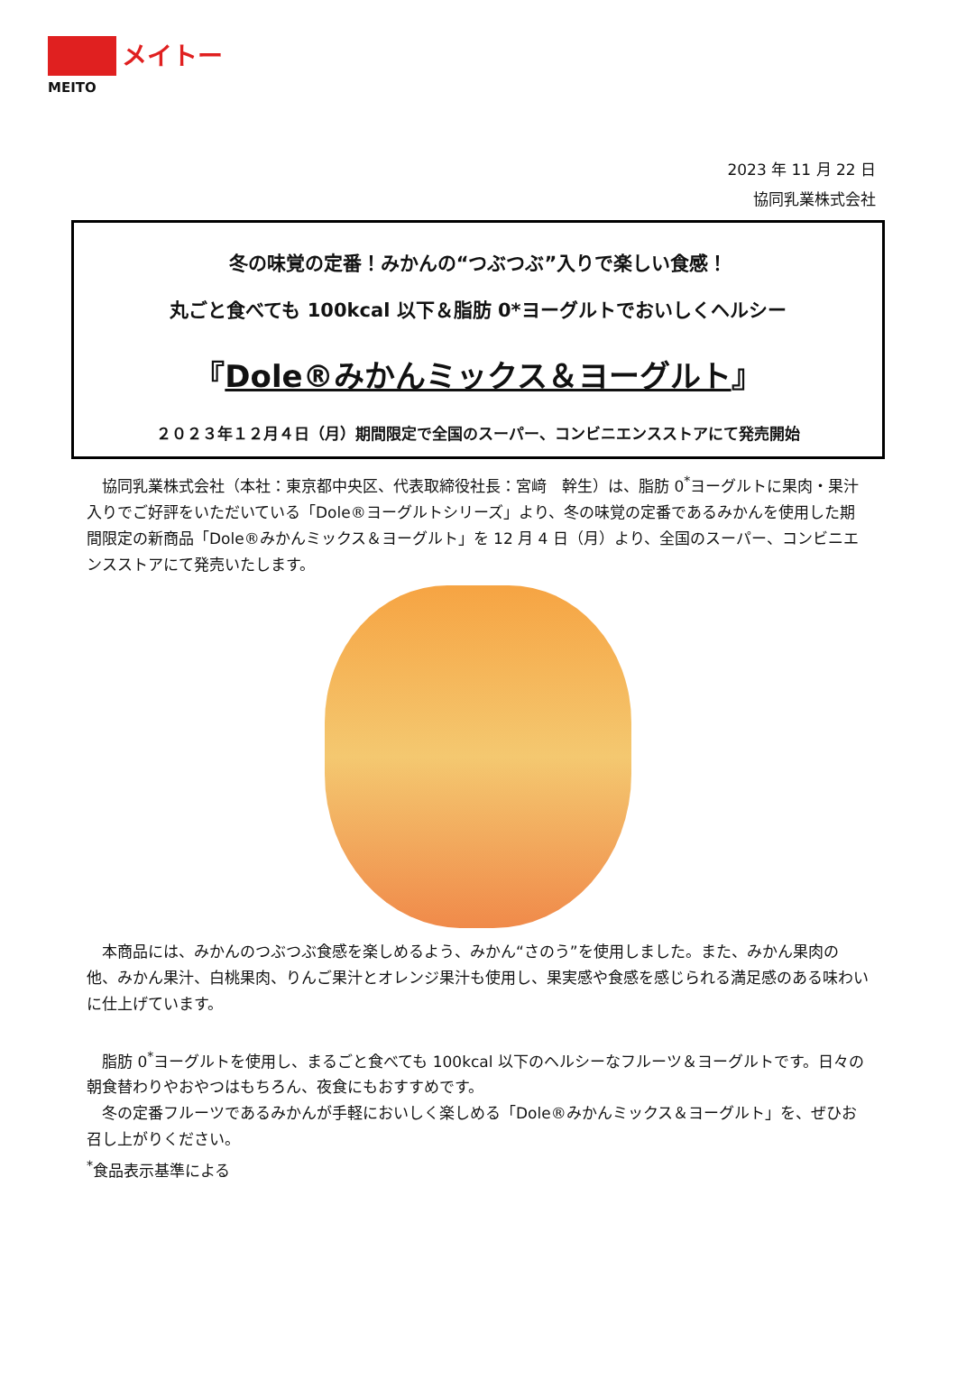メイトー
MEITO
2023 年 11 月 22 日
協同乳業株式会社
冬の味覚の定番！みかんの“つぶつぶ”入りで楽しい食感！
丸ごと食べても 100kcal 以下＆脂肪 0*ヨーグルトでおいしくヘルシー
『Dole®みかんミックス＆ヨーグルト』
２０２３年１２月４日（月）期間限定で全国のスーパー、コンビニエンスストアにて発売開始
協同乳業株式会社（本社：東京都中央区、代表取締役社長：宮﨑　幹生）は、脂肪 0<sup>*</sup>ヨーグルトに果肉・果汁入りでご好評をいただいている「Dole®ヨーグルトシリーズ」より、冬の味覚の定番であるみかんを使用した期間限定の新商品「Dole®みかんミックス＆ヨーグルト」を 12 月 4 日（月）より、全国のスーパー、コンビニエンスストアにて発売いたします。
本商品には、みかんのつぶつぶ食感を楽しめるよう、みかん“さのう”を使用しました。また、みかん果肉の他、みかん果汁、白桃果肉、りんご果汁とオレンジ果汁も使用し、果実感や食感を感じられる満足感のある味わいに仕上げています。
脂肪 0<sup>*</sup>ヨーグルトを使用し、まるごと食べても 100kcal 以下のヘルシーなフルーツ＆ヨーグルトです。日々の朝食替わりやおやつはもちろん、夜食にもおすすめです。
冬の定番フルーツであるみかんが手軽においしく楽しめる「Dole®みかんミックス＆ヨーグルト」を、ぜひお召し上がりください。
<sup>*</sup> 食品表示基準による